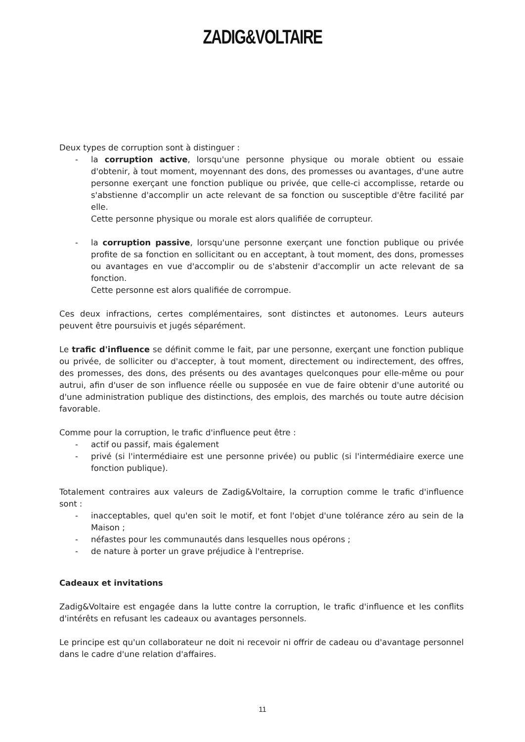ZADIG&VOLTAIRE
Deux types de corruption sont à distinguer :
- la corruption active, lorsqu'une personne physique ou morale obtient ou essaie d'obtenir, à tout moment, moyennant des dons, des promesses ou avantages, d'une autre personne exerçant une fonction publique ou privée, que celle-ci accomplisse, retarde ou s'abstienne d'accomplir un acte relevant de sa fonction ou susceptible d'être facilité par elle.
Cette personne physique ou morale est alors qualifiée de corrupteur.
- la corruption passive, lorsqu'une personne exerçant une fonction publique ou privée profite de sa fonction en sollicitant ou en acceptant, à tout moment, des dons, promesses ou avantages en vue d'accomplir ou de s'abstenir d'accomplir un acte relevant de sa fonction.
Cette personne est alors qualifiée de corrompue.
Ces deux infractions, certes complémentaires, sont distinctes et autonomes. Leurs auteurs peuvent être poursuivis et jugés séparément.
Le trafic d'influence se définit comme le fait, par une personne, exerçant une fonction publique ou privée, de solliciter ou d'accepter, à tout moment, directement ou indirectement, des offres, des promesses, des dons, des présents ou des avantages quelconques pour elle-même ou pour autrui, afin d'user de son influence réelle ou supposée en vue de faire obtenir d'une autorité ou d'une administration publique des distinctions, des emplois, des marchés ou toute autre décision favorable.
Comme pour la corruption, le trafic d'influence peut être :
- actif ou passif, mais également
- privé (si l'intermédiaire est une personne privée) ou public (si l'intermédiaire exerce une fonction publique).
Totalement contraires aux valeurs de Zadig&Voltaire, la corruption comme le trafic d'influence sont :
- inacceptables, quel qu'en soit le motif, et font l'objet d'une tolérance zéro au sein de la Maison ;
- néfastes pour les communautés dans lesquelles nous opérons ;
- de nature à porter un grave préjudice à l'entreprise.
Cadeaux et invitations
Zadig&Voltaire est engagée dans la lutte contre la corruption, le trafic d'influence et les conflits d'intérêts en refusant les cadeaux ou avantages personnels.
Le principe est qu'un collaborateur ne doit ni recevoir ni offrir de cadeau ou d'avantage personnel dans le cadre d'une relation d'affaires.
11